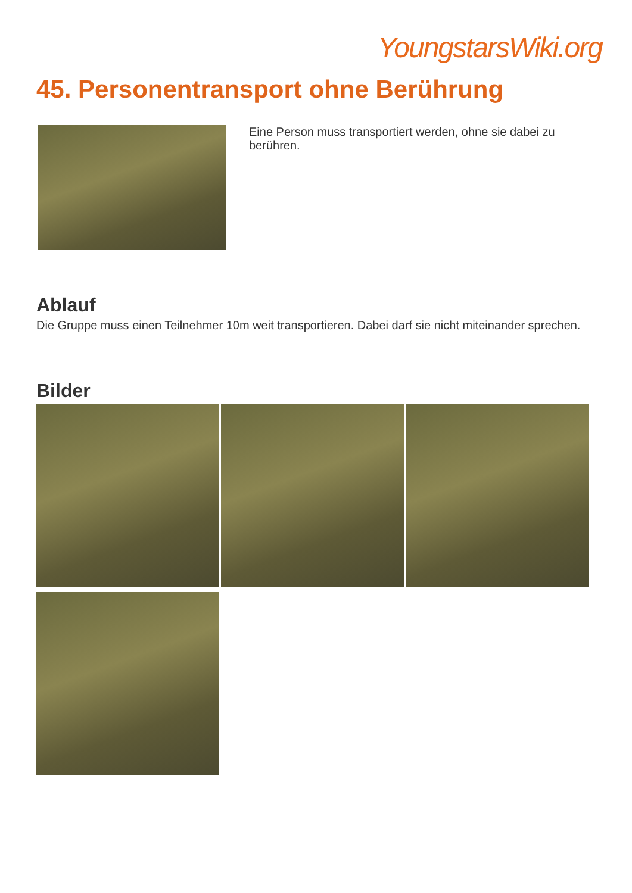YoungstarsWiki.org
45. Personentransport ohne Berührung
Eine Person muss transportiert werden, ohne sie dabei zu berühren.
Ablauf
Die Gruppe muss einen Teilnehmer 10m weit transportieren. Dabei darf sie nicht miteinander sprechen.
Bilder